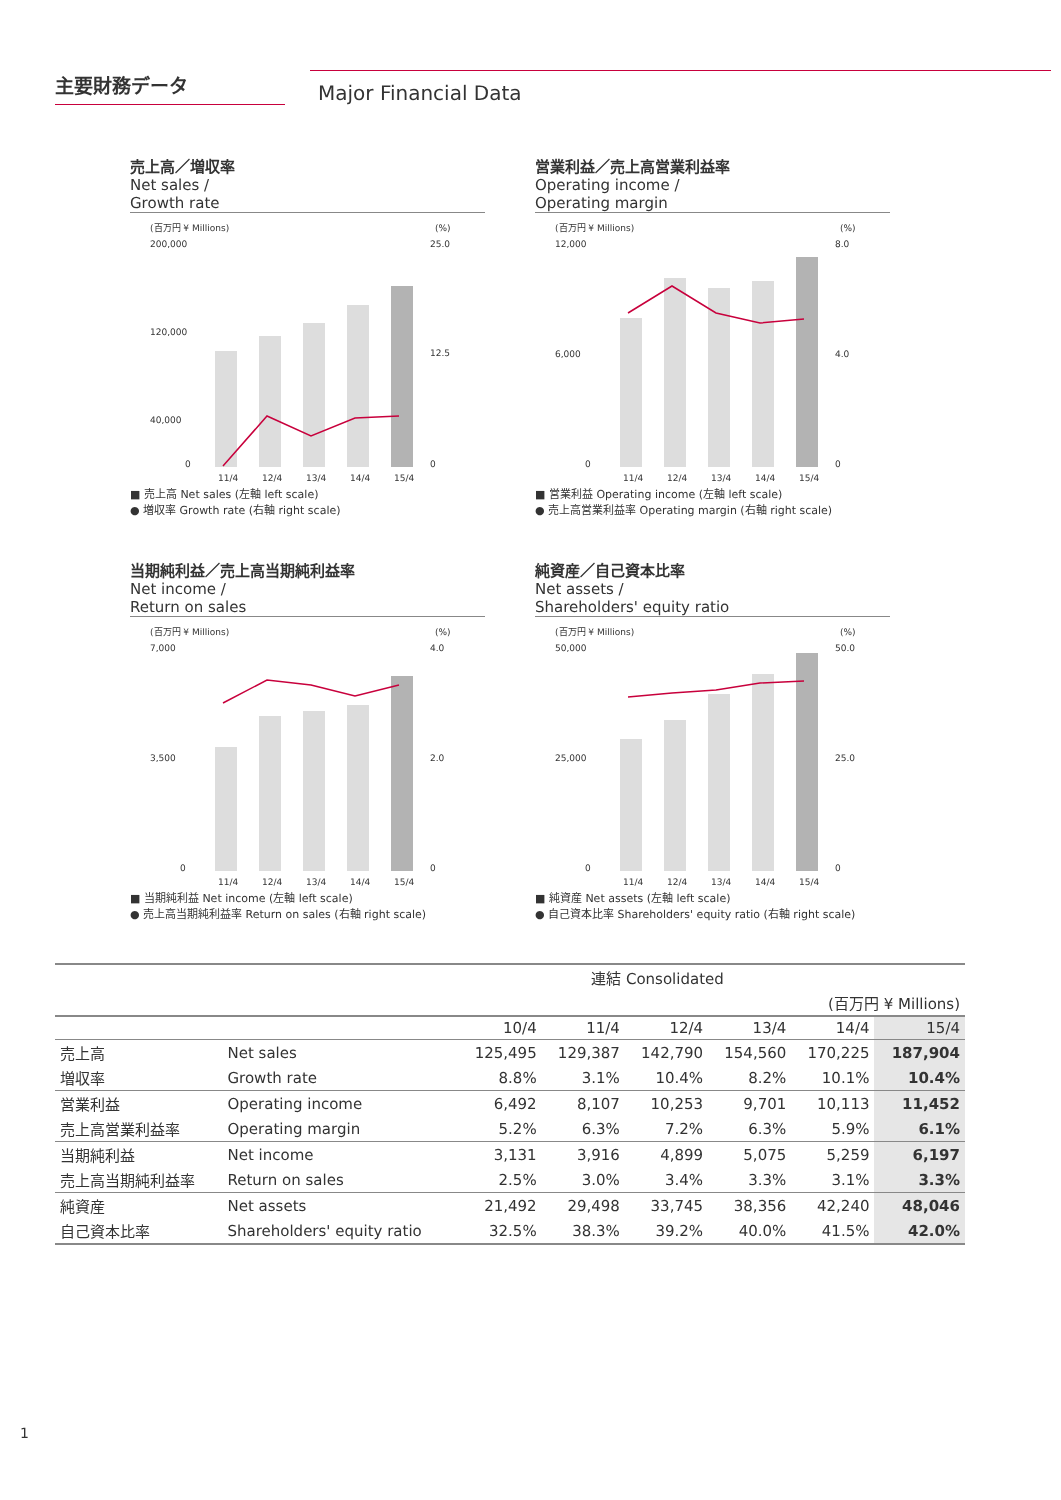主要財務データ
Major Financial Data
売上高／増収率
Net sales /
Growth rate
(百万円 ¥ Millions)
(%)
200,000
120,000
40,000
0
25.0
12.5
0
11/4
12/4
13/4
14/4
15/4
■ 売上高 Net sales (左軸 left scale)
● 増収率 Growth rate (右軸 right scale)
営業利益／売上高営業利益率
Operating income /
Operating margin
(百万円 ¥ Millions)
(%)
12,000
6,000
0
8.0
4.0
0
11/4
12/4
13/4
14/4
15/4
■ 営業利益 Operating income (左軸 left scale)
● 売上高営業利益率 Operating margin (右軸 right scale)
当期純利益／売上高当期純利益率
Net income /
Return on sales
(百万円 ¥ Millions)
(%)
7,000
3,500
0
4.0
2.0
0
11/4
12/4
13/4
14/4
15/4
■ 当期純利益 Net income (左軸 left scale)
● 売上高当期純利益率 Return on sales (右軸 right scale)
純資産／自己資本比率
Net assets /
Shareholders' equity ratio
(百万円 ¥ Millions)
(%)
50,000
25,000
0
50.0
25.0
0
11/4
12/4
13/4
14/4
15/4
■ 純資産 Net assets (左軸 left scale)
● 自己資本比率 Shareholders' equity ratio (右軸 right scale)
| 連結 Consolidated | | | | | | | |
| (百万円 ¥ Millions) | | | | | | | |
| | | 10/4 | 11/4 | 12/4 | 13/4 | 14/4 | 15/4 |
| 売上高 | Net sales | 125,495 | 129,387 | 142,790 | 154,560 | 170,225 | 187,904 |
| 増収率 | Growth rate | 8.8% | 3.1% | 10.4% | 8.2% | 10.1% | 10.4% |
| 営業利益 | Operating income | 6,492 | 8,107 | 10,253 | 9,701 | 10,113 | 11,452 |
| 売上高営業利益率 | Operating margin | 5.2% | 6.3% | 7.2% | 6.3% | 5.9% | 6.1% |
| 当期純利益 | Net income | 3,131 | 3,916 | 4,899 | 5,075 | 5,259 | 6,197 |
| 売上高当期純利益率 | Return on sales | 2.5% | 3.0% | 3.4% | 3.3% | 3.1% | 3.3% |
| 純資産 | Net assets | 21,492 | 29,498 | 33,745 | 38,356 | 42,240 | 48,046 |
| 自己資本比率 | Shareholders' equity ratio | 32.5% | 38.3% | 39.2% | 40.0% | 41.5% | 42.0% |
1